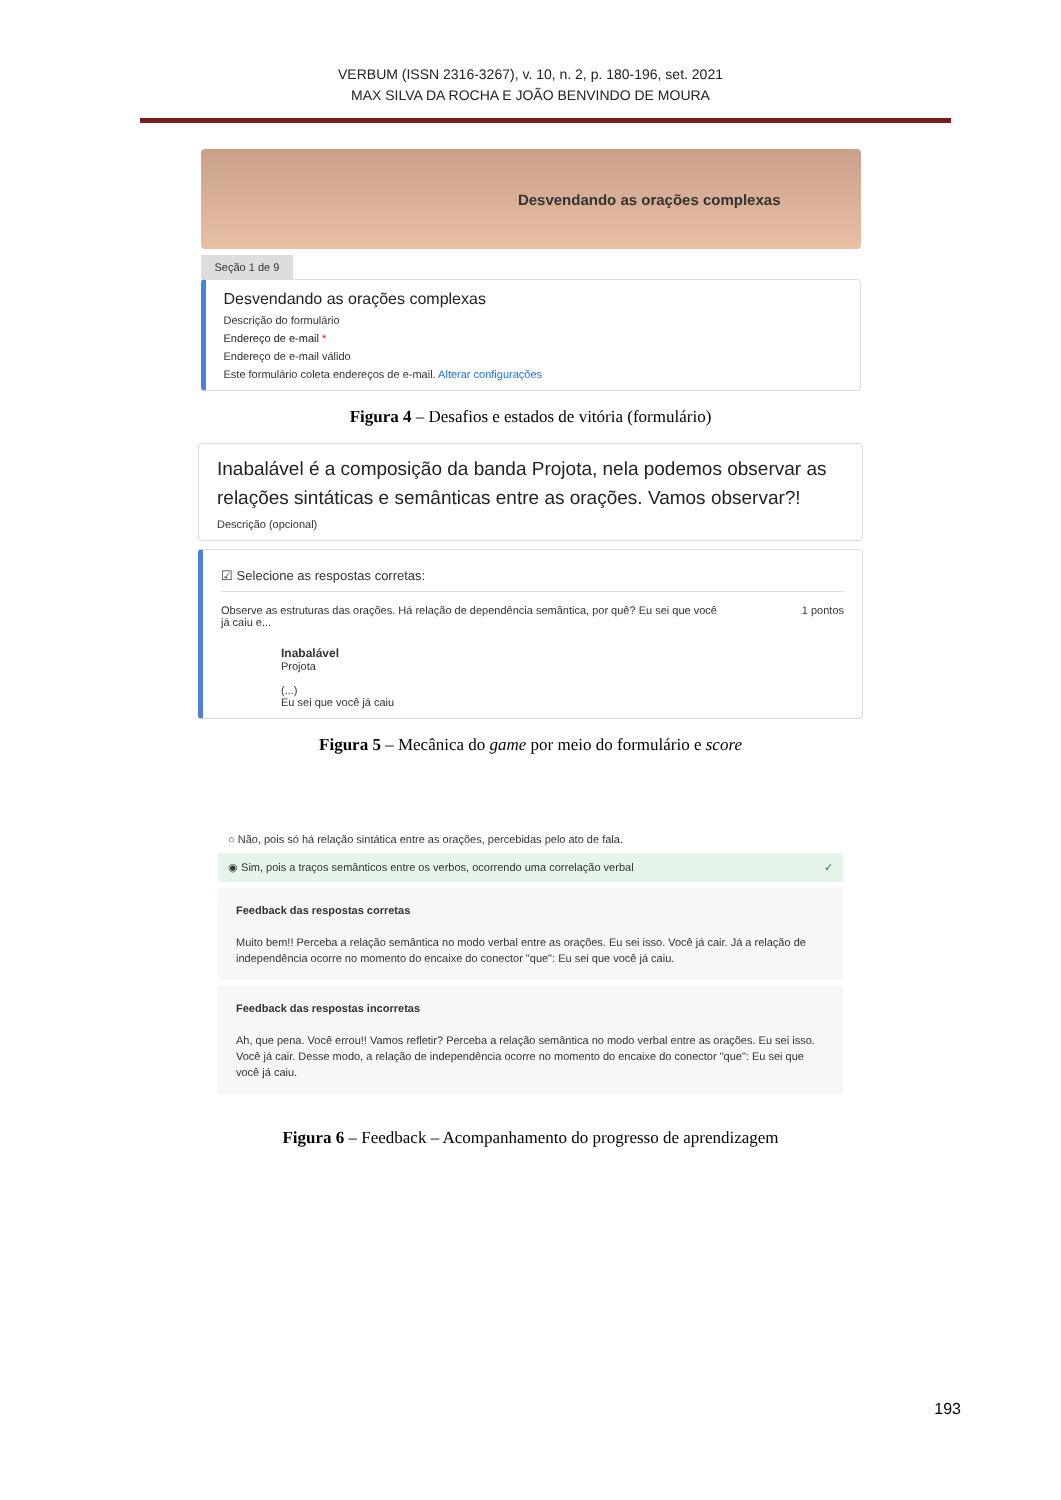VERBUM (ISSN 2316-3267), v. 10, n. 2, p. 180-196, set. 2021
MAX SILVA DA ROCHA E JOÃO BENVINDO DE MOURA
Desvendando as orações complexas
Seção 1 de 9
Desvendando as orações complexas
Descrição do formulário
Endereço de e-mail *
Endereço de e-mail válido
Este formulário coleta endereços de e-mail. Alterar configurações
Figura 4 – Desafios e estados de vitória (formulário)
Inabalável é a composição da banda Projota, nela podemos observar as relações sintáticas e semânticas entre as orações. Vamos observar?!
Descrição (opcional)
☑ Selecione as respostas corretas:
Observe as estruturas das orações. Há relação de dependência semântica, por quê? Eu sei que você já caiu e... 1 pontos
Inabalável
Projota
(...)
Eu sei que você já caiu
Figura 5 – Mecânica do game por meio do formulário e score
○ Não, pois só há relação sintática entre as orações, percebidas pelo ato de fala.
◉ Sim, pois a traços semânticos entre os verbos, ocorrendo uma correlação verbal ✓
Feedback das respostas corretas
Muito bem!! Perceba a relação semântica no modo verbal entre as orações. Eu sei isso. Você já cair. Já a relação de independência ocorre no momento do encaixe do conector "que": Eu sei que você já caiu.
Feedback das respostas incorretas
Ah, que pena. Você errou!! Vamos refletir? Perceba a relação semântica no modo verbal entre as orações. Eu sei isso. Você já cair. Desse modo, a relação de independência ocorre no momento do encaixe do conector "que": Eu sei que você já caiu.
Figura 6 – Feedback – Acompanhamento do progresso de aprendizagem
193